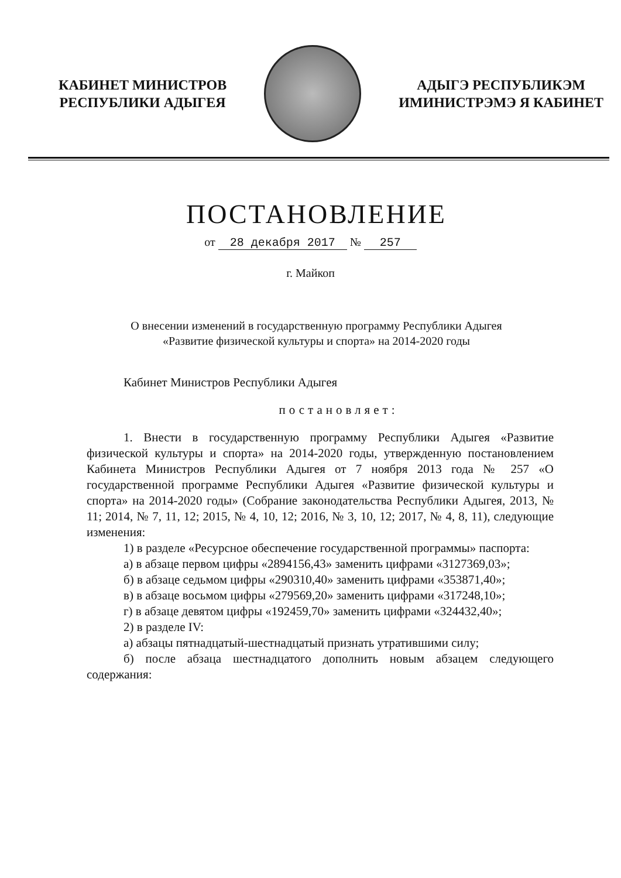КАБИНЕТ МИНИСТРОВ
РЕСПУБЛИКИ АДЫГЕЯ
АДЫГЭ РЕСПУБЛИКЭМ
ИМИНИСТРЭМЭ Я КАБИНЕТ
ПОСТАНОВЛЕНИЕ
от 28 декабря 2017 № 257
г. Майкоп
О внесении изменений в государственную программу Республики Адыгея
«Развитие физической культуры и спорта» на 2014-2020 годы
Кабинет Министров Республики Адыгея
постановляет:
1. Внести в государственную программу Республики Адыгея «Развитие физической культуры и спорта» на 2014-2020 годы, утвержденную постановлением Кабинета Министров Республики Адыгея от 7 ноября 2013 года № 257 «О государственной программе Республики Адыгея «Развитие физической культуры и спорта» на 2014-2020 годы» (Собрание законодательства Республики Адыгея, 2013, № 11; 2014, № 7, 11, 12; 2015, № 4, 10, 12; 2016, № 3, 10, 12; 2017, № 4, 8, 11), следующие изменения:
1) в разделе «Ресурсное обеспечение государственной программы» паспорта:
а) в абзаце первом цифры «2894156,43» заменить цифрами «3127369,03»;
б) в абзаце седьмом цифры «290310,40» заменить цифрами «353871,40»;
в) в абзаце восьмом цифры «279569,20» заменить цифрами «317248,10»;
г) в абзаце девятом цифры «192459,70» заменить цифрами «324432,40»;
2) в разделе IV:
а) абзацы пятнадцатый-шестнадцатый признать утратившими силу;
б) после абзаца шестнадцатого дополнить новым абзацем следующего содержания: